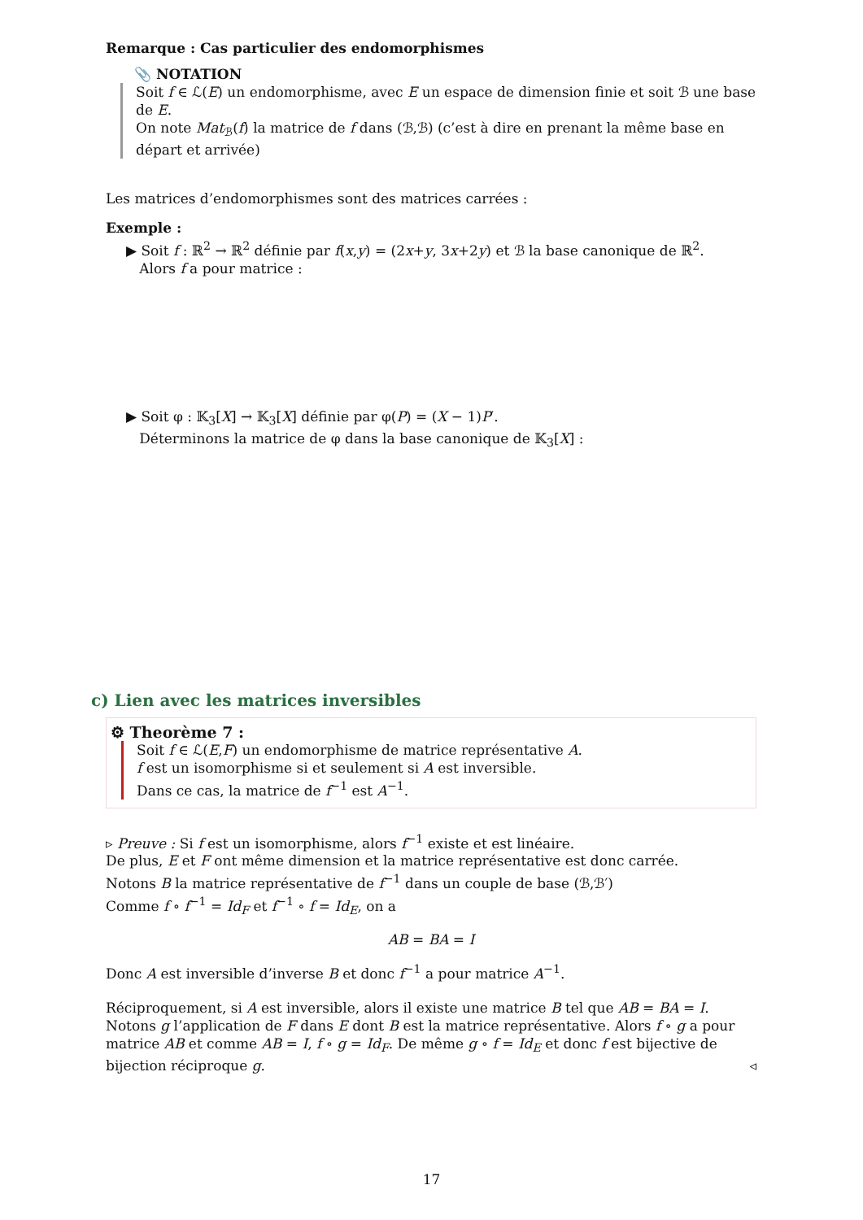Remarque : Cas particulier des endomorphismes
📎 NOTATION
Soit f ∈ ℒ(E) un endomorphisme, avec E un espace de dimension finie et soit ℬ une base de E.
On note Mat<sub>ℬ</sub>(f) la matrice de f dans (ℬ,ℬ) (c’est à dire en prenant la même base en départ et arrivée)
Les matrices d’endomorphismes sont des matrices carrées :
Exemple :
▶ Soit f : ℝ<sup>2</sup> → ℝ<sup>2</sup> définie par f(x,y) = (2x+y, 3x+2y) et ℬ la base canonique de ℝ<sup>2</sup>.
Alors f a pour matrice :
▶ Soit φ : 𝕂<sub>3</sub>[X] → 𝕂<sub>3</sub>[X] définie par φ(P) = (X − 1)P′.
Déterminons la matrice de φ dans la base canonique de 𝕂<sub>3</sub>[X] :
c) Lien avec les matrices inversibles
⚙ Theorème 7 :
Soit f ∈ ℒ(E,F) un endomorphisme de matrice représentative A.
f est un isomorphisme si et seulement si A est inversible.
Dans ce cas, la matrice de f<sup>−1</sup> est A<sup>−1</sup>.
▹ Preuve : Si f est un isomorphisme, alors f<sup>−1</sup> existe et est linéaire.
De plus, E et F ont même dimension et la matrice représentative est donc carrée.
Notons B la matrice représentative de f<sup>−1</sup> dans un couple de base (ℬ,ℬ′)
Comme f ∘ f<sup>−1</sup> = Id<sub>F</sub> et f<sup>−1</sup> ∘ f = Id<sub>E</sub>, on a
AB = BA = I
Donc A est inversible d’inverse B et donc f<sup>−1</sup> a pour matrice A<sup>−1</sup>.
Réciproquement, si A est inversible, alors il existe une matrice B tel que AB = BA = I.
Notons g l’application de F dans E dont B est la matrice représentative. Alors f ∘ g a pour matrice AB et comme AB = I, f ∘ g = Id<sub>F</sub>. De même g ∘ f = Id<sub>E</sub> et donc f est bijective de bijection réciproque g. ◃
17